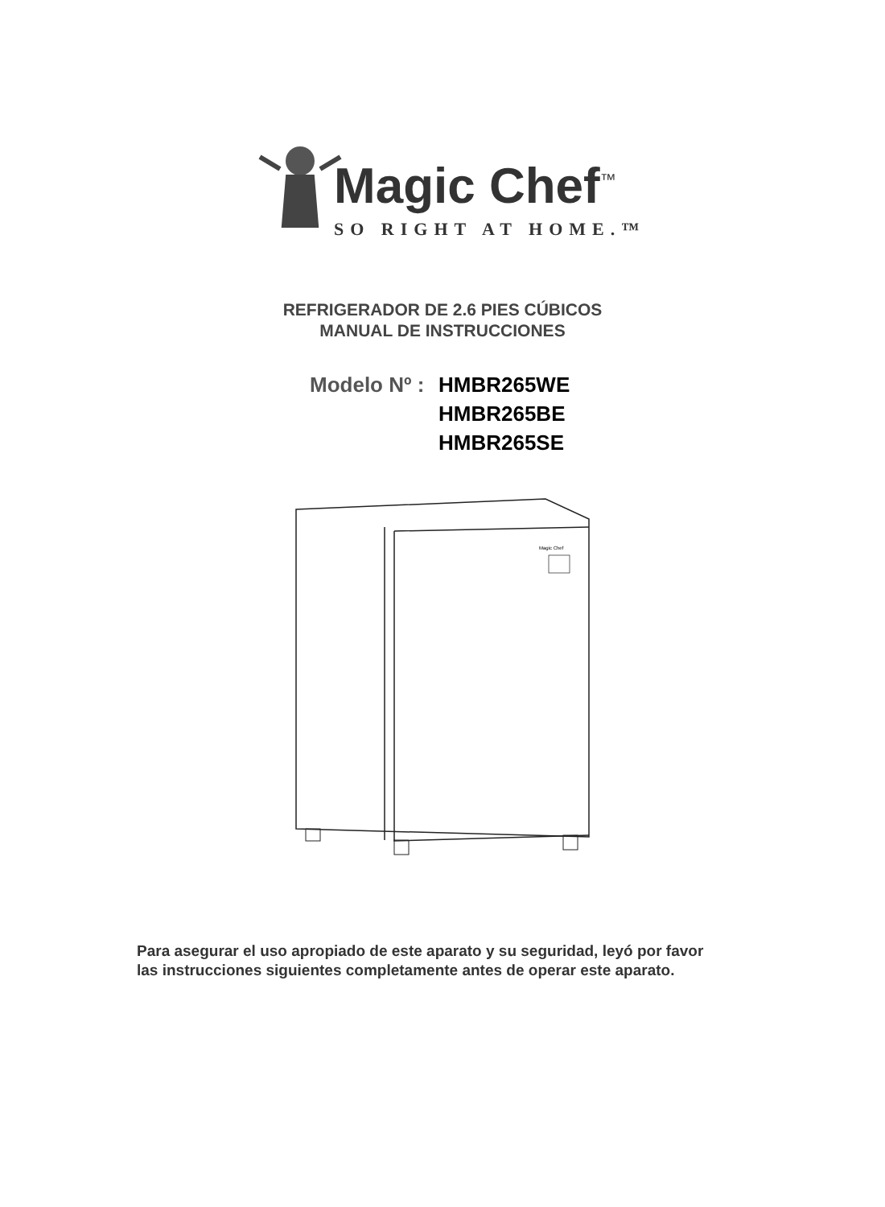Magic Chef<sup>™</sup>
SO RIGHT AT HOME.™
REFRIGERADOR DE 2.6 PIES CÚBICOS
MANUAL DE INSTRUCCIONES
Modelo Nº :
HMBR265WE
HMBR265BE
HMBR265SE
Magic Chef
Para asegurar el uso apropiado de este aparato y su seguridad, leyó por favor
las instrucciones siguientes completamente antes de operar este aparato.